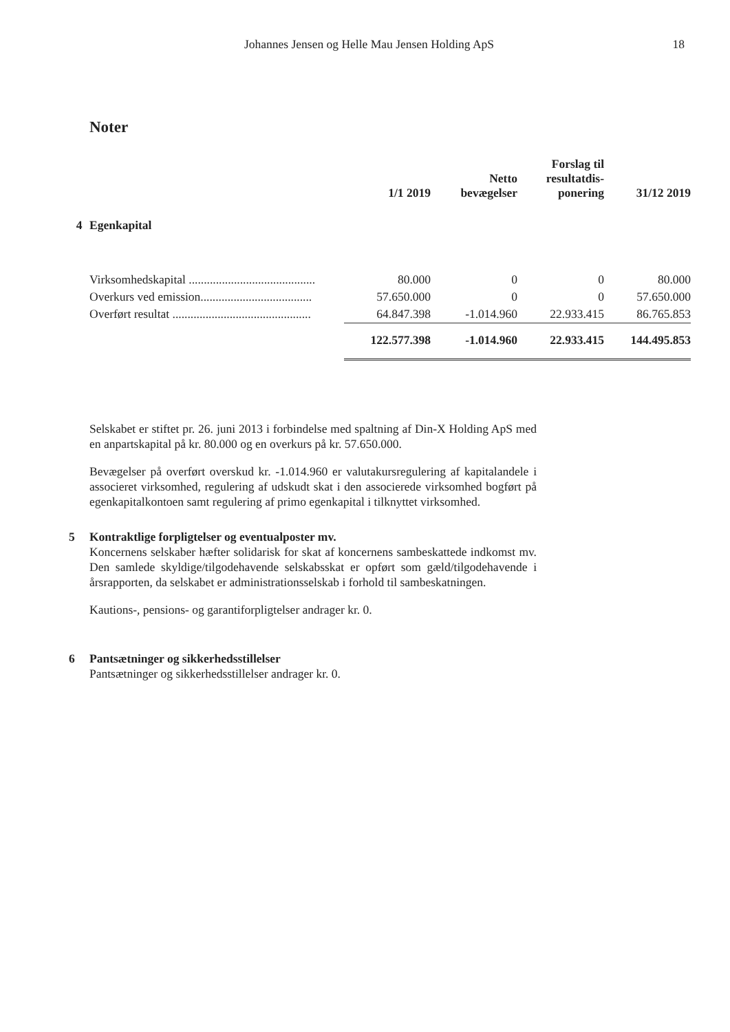Johannes Jensen og Helle Mau Jensen Holding ApS 18
Noter
| | | 1/1 2019 | Netto bevægelser | Forslag til resultatdis- ponering | 31/12 2019 |
| --- | --- | --- | --- | --- | --- |
| 4 | Egenkapital | | | | |
| | Virksomhedskapital .......................................... | 80.000 | 0 | 0 | 80.000 |
| | Overkurs ved emission..................................... | 57.650.000 | 0 | 0 | 57.650.000 |
| | Overført resultat .............................................. | 64.847.398 | -1.014.960 | 22.933.415 | 86.765.853 |
| | | 122.577.398 | -1.014.960 | 22.933.415 | 144.495.853 |
Selskabet er stiftet pr. 26. juni 2013 i forbindelse med spaltning af Din-X Holding ApS med en anpartskapital på kr. 80.000 og en overkurs på kr. 57.650.000.
Bevægelser på overført overskud kr. -1.014.960 er valutakursregulering af kapitalandele i associeret virksomhed, regulering af udskudt skat i den associerede virksomhed bogført på egenkapitalkontoen samt regulering af primo egenkapital i tilknyttet virksomhed.
5 Kontraktlige forpligtelser og eventualposter mv.
Koncernens selskaber hæfter solidarisk for skat af koncernens sambeskattede indkomst mv. Den samlede skyldige/tilgodehavende selskabsskat er opført som gæld/tilgodehavende i årsrapporten, da selskabet er administrationsselskab i forhold til sambeskatningen.
Kautions-, pensions- og garantiforpligtelser andrager kr. 0.
6 Pantsætninger og sikkerhedsstillelser
Pantsætninger og sikkerhedsstillelser andrager kr. 0.